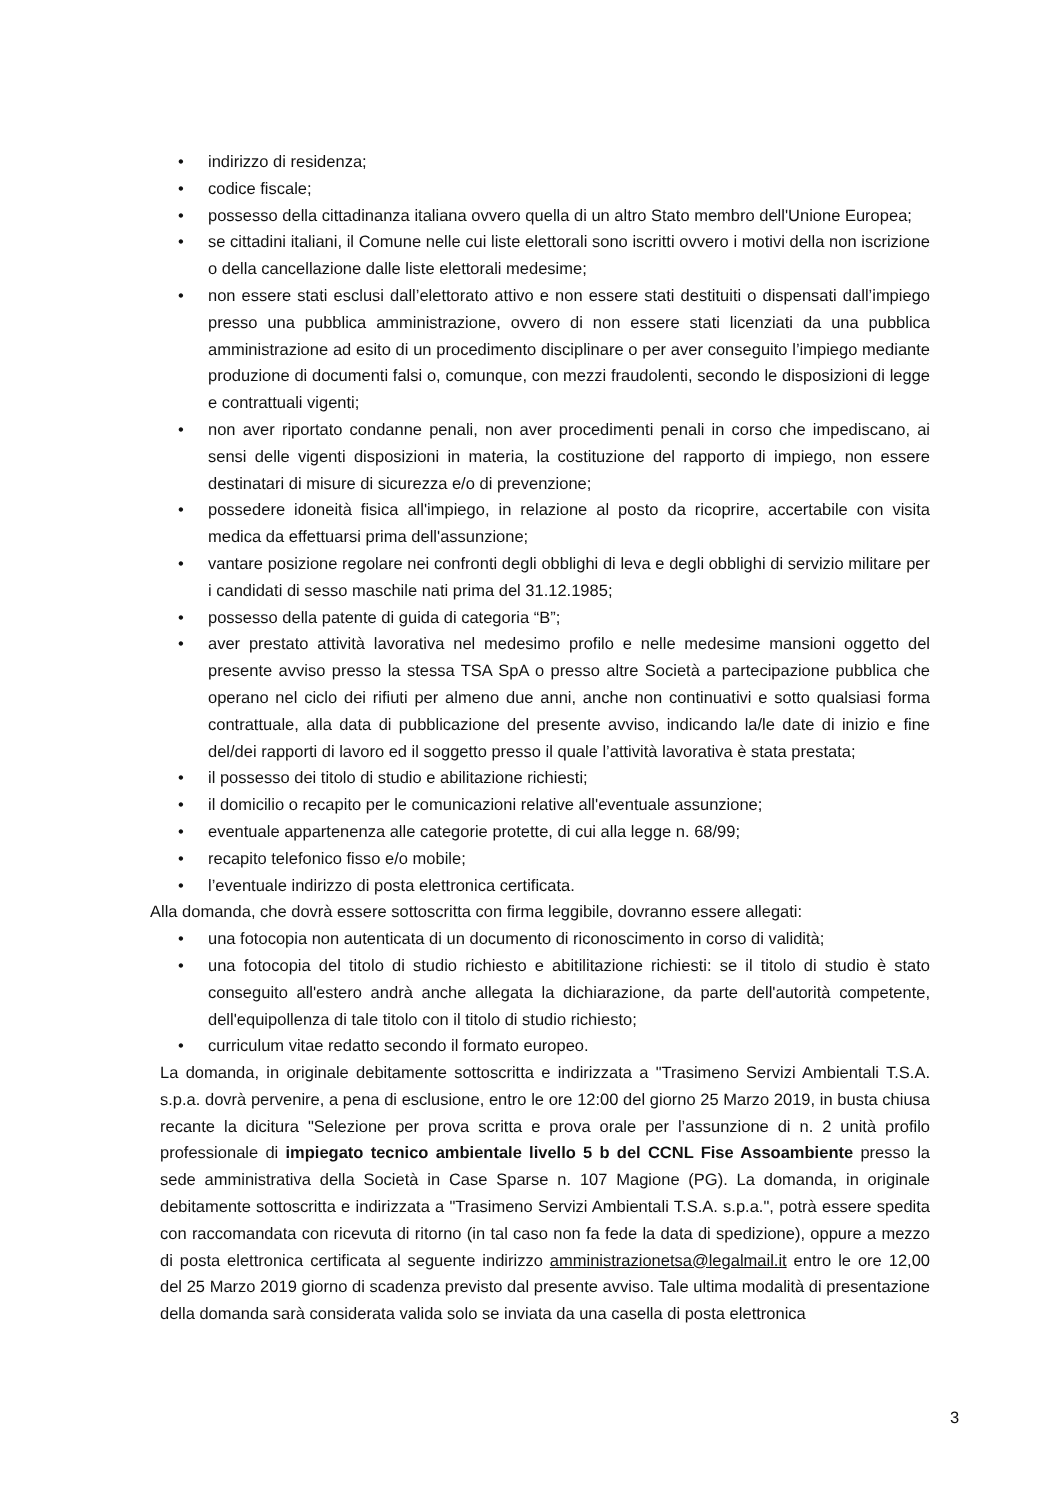• indirizzo di residenza;
• codice fiscale;
• possesso della cittadinanza italiana ovvero quella di un altro Stato membro dell'Unione Europea;
• se cittadini italiani, il Comune nelle cui liste elettorali sono iscritti ovvero i motivi della non iscrizione o della cancellazione dalle liste elettorali medesime;
• non essere stati esclusi dall’elettorato attivo e non essere stati destituiti o dispensati dall’impiego presso una pubblica amministrazione, ovvero di non essere stati licenziati da una pubblica amministrazione ad esito di un procedimento disciplinare o per aver conseguito l’impiego mediante produzione di documenti falsi o, comunque, con mezzi fraudolenti, secondo le disposizioni di legge e contrattuali vigenti;
• non aver riportato condanne penali, non aver procedimenti penali in corso che impediscano, ai sensi delle vigenti disposizioni in materia, la costituzione del rapporto di impiego, non essere destinatari di misure di sicurezza e/o di prevenzione;
• possedere idoneità fisica all'impiego, in relazione al posto da ricoprire, accertabile con visita medica da effettuarsi prima dell'assunzione;
• vantare posizione regolare nei confronti degli obblighi di leva e degli obblighi di servizio militare per i candidati di sesso maschile nati prima del 31.12.1985;
• possesso della patente di guida di categoria “B”;
• aver prestato attività lavorativa nel medesimo profilo e nelle medesime mansioni oggetto del presente avviso presso la stessa TSA SpA o presso altre Società a partecipazione pubblica che operano nel ciclo dei rifiuti per almeno due anni, anche non continuativi e sotto qualsiasi forma contrattuale, alla data di pubblicazione del presente avviso, indicando la/le date di inizio e fine del/dei rapporti di lavoro ed il soggetto presso il quale l’attività lavorativa è stata prestata;
• il possesso dei titolo di studio e abilitazione richiesti;
• il domicilio o recapito per le comunicazioni relative all'eventuale assunzione;
• eventuale appartenenza alle categorie protette, di cui alla legge n. 68/99;
• recapito telefonico fisso e/o mobile;
• l’eventuale indirizzo di posta elettronica certificata.
Alla domanda, che dovrà essere sottoscritta con firma leggibile, dovranno essere allegati:
• una fotocopia non autenticata di un documento di riconoscimento in corso di validità;
• una fotocopia del titolo di studio richiesto e abitilitazione richiesti: se il titolo di studio è stato conseguito all'estero andrà anche allegata la dichiarazione, da parte dell'autorità competente, dell'equipollenza di tale titolo con il titolo di studio richiesto;
• curriculum vitae redatto secondo il formato europeo.
La domanda, in originale debitamente sottoscritta e indirizzata a "Trasimeno Servizi Ambientali T.S.A. s.p.a. dovrà pervenire, a pena di esclusione, entro le ore 12:00 del giorno 25 Marzo 2019, in busta chiusa recante la dicitura "Selezione per prova scritta e prova orale per l’assunzione di n. 2 unità profilo professionale di impiegato tecnico ambientale livello 5 b del CCNL Fise Assoambiente presso la sede amministrativa della Società in Case Sparse n. 107 Magione (PG). La domanda, in originale debitamente sottoscritta e indirizzata a "Trasimeno Servizi Ambientali T.S.A. s.p.a.", potrà essere spedita con raccomandata con ricevuta di ritorno (in tal caso non fa fede la data di spedizione), oppure a mezzo di posta elettronica certificata al seguente indirizzo amministrazionetsa@legalmail.it entro le ore 12,00 del 25 Marzo 2019 giorno di scadenza previsto dal presente avviso. Tale ultima modalità di presentazione della domanda sarà considerata valida solo se inviata da una casella di posta elettronica
3